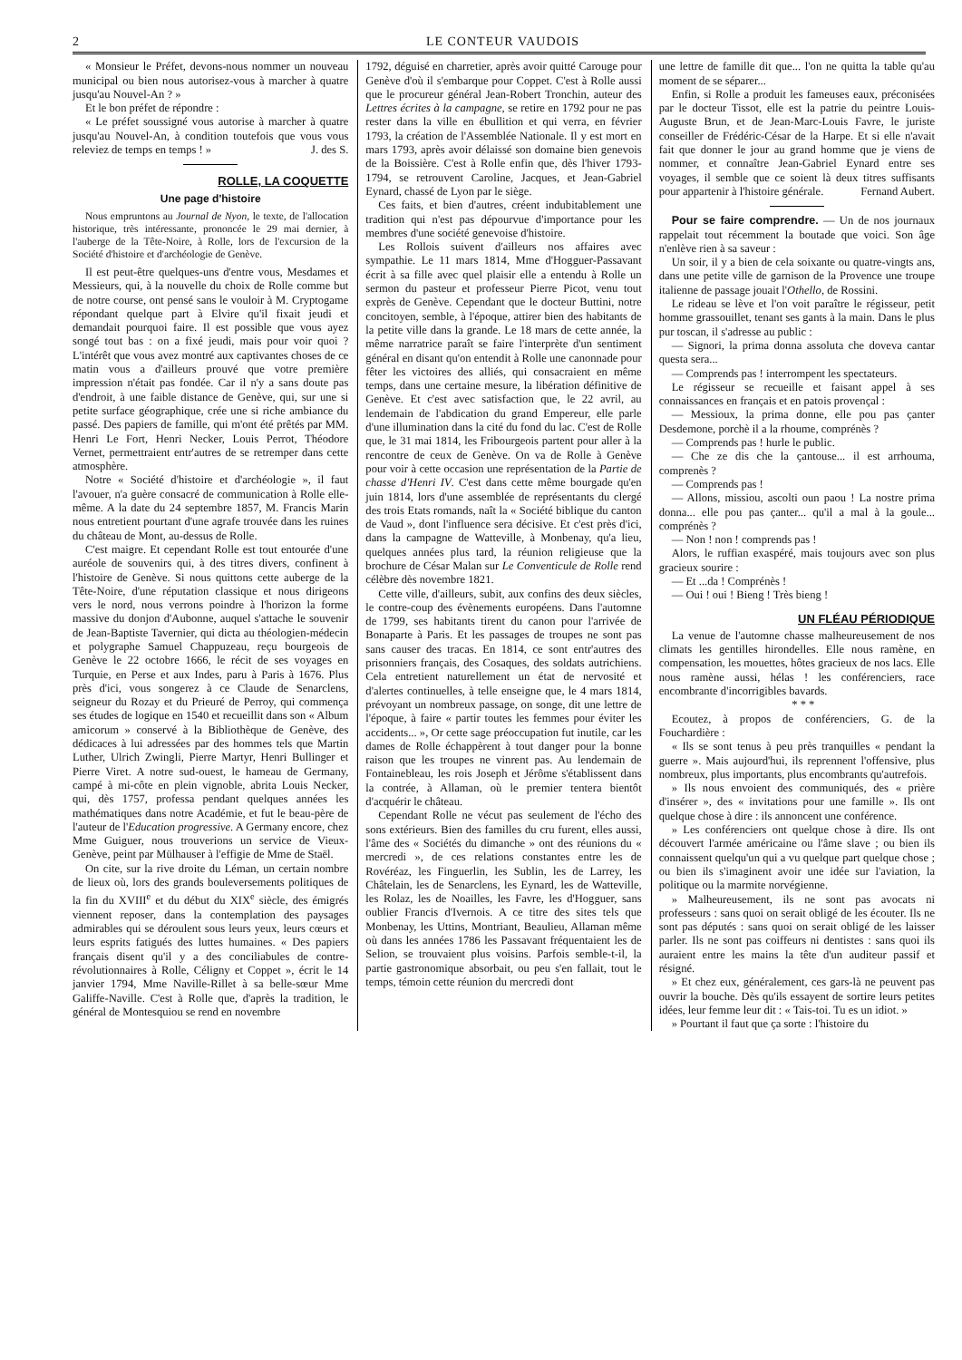2 LE CONTEUR VAUDOIS
« Monsieur le Préfet, devons-nous nommer un nouveau municipal ou bien nous autorisez-vous à marcher à quatre jusqu'au Nouvel-An ? »
Et le bon préfet de répondre :
« Le préfet soussigné vous autorise à marcher à quatre jusqu'au Nouvel-An, à condition toutefois que vous vous releviez de temps en temps ! » J. des S.
ROLLE, LA COQUETTE
Une page d'histoire
Nous empruntons au Journal de Nyon, le texte, de l'allocation historique, très intéressante, prononcée le 29 mai dernier, à l'auberge de la Tête-Noire, à Rolle, lors de l'excursion de la Société d'histoire et d'archéologie de Genève.
Il est peut-être quelques-uns d'entre vous, Mesdames et Messieurs, qui, à la nouvelle du choix de Rolle comme but de notre course, ont pensé sans le vouloir à M. Cryptogame répondant quelque part à Elvire qu'il fixait jeudi et demandait pourquoi faire. Il est possible que vous ayez songé tout bas : on a fixé jeudi, mais pour voir quoi ? L'intérêt que vous avez montré aux captivantes choses de ce matin vous a d'ailleurs prouvé que votre première impression n'était pas fondée. Car il n'y a sans doute pas d'endroit, à une faible distance de Genève, qui, sur une si petite surface géographique, crée une si riche ambiance du passé. Des papiers de famille, qui m'ont été prêtés par MM. Henri Le Fort, Henri Necker, Louis Perrot, Théodore Vernet, permettraient entr'autres de se retremper dans cette atmosphère.
Notre « Société d'histoire et d'archéologie », il faut l'avouer, n'a guère consacré de communication à Rolle elle-même. A la date du 24 septembre 1857, M. Francis Marin nous entretient pourtant d'une agrafe trouvée dans les ruines du château de Mont, au-dessus de Rolle.
C'est maigre. Et cependant Rolle est tout entourée d'une auréole de souvenirs qui, à des titres divers, confinent à l'histoire de Genève. Si nous quittons cette auberge de la Tête-Noire, d'une réputation classique et nous dirigeons vers le nord, nous verrons poindre à l'horizon la forme massive du donjon d'Aubonne, auquel s'attache le souvenir de Jean-Baptiste Tavernier, qui dicta au théologien-médecin et polygraphe Samuel Chappuzeau, reçu bourgeois de Genève le 22 octobre 1666, le récit de ses voyages en Turquie, en Perse et aux Indes, paru à Paris à 1676. Plus près d'ici, vous songerez à ce Claude de Senarclens, seigneur du Rozay et du Prieuré de Perroy, qui commença ses études de logique en 1540 et recueillit dans son « Album amicorum » conservé à la Bibliothèque de Genève, des dédicaces à lui adressées par des hommes tels que Martin Luther, Ulrich Zwingli, Pierre Martyr, Henri Bullinger et Pierre Viret. A notre sud-ouest, le hameau de Germany, campé à mi-côte en plein vignoble, abrita Louis Necker, qui, dès 1757, professa pendant quelques années les mathématiques dans notre Académie, et fut le beau-père de l'auteur de l'Education progressive. A Germany encore, chez Mme Guiguer, nous trouverions un service de Vieux-Genève, peint par Mülhauser à l'effigie de Mme de Staël.
On cite, sur la rive droite du Léman, un certain nombre de lieux où, lors des grands bouleversements politiques de la fin du XVIII<sup>e</sup> et du début du XIX<sup>e</sup> siècle, des émigrés viennent reposer, dans la contemplation des paysages admirables qui se déroulent sous leurs yeux, leurs cœurs et leurs esprits fatigués des luttes humaines. « Des papiers français disent qu'il y a des conciliabules de contre-révolutionnaires à Rolle, Céligny et Coppet », écrit le 14 janvier 1794, Mme Naville-Rillet à sa belle-sœur Mme Galiffe-Naville. C'est à Rolle que, d'après la tradition, le général de Montesquiou se rend en novembre
1792, déguisé en charretier, après avoir quitté Carouge pour Genève d'où il s'embarque pour Coppet. C'est à Rolle aussi que le procureur général Jean-Robert Tronchin, auteur des Lettres écrites à la campagne, se retire en 1792 pour ne pas rester dans la ville en ébullition et qui verra, en février 1793, la création de l'Assemblée Nationale. Il y est mort en mars 1793, après avoir délaissé son domaine bien genevois de la Boissière. C'est à Rolle enfin que, dès l'hiver 1793-1794, se retrouvent Caroline, Jacques, et Jean-Gabriel Eynard, chassé de Lyon par le siège.
Ces faits, et bien d'autres, créent indubitablement une tradition qui n'est pas dépourvue d'importance pour les membres d'une société genevoise d'histoire.
Les Rollois suivent d'ailleurs nos affaires avec sympathie. Le 11 mars 1814, Mme d'Hogguer-Passavant écrit à sa fille avec quel plaisir elle a entendu à Rolle un sermon du pasteur et professeur Pierre Picot, venu tout exprès de Genève. Cependant que le docteur Buttini, notre concitoyen, semble, à l'époque, attirer bien des habitants de la petite ville dans la grande. Le 18 mars de cette année, la même narratrice paraît se faire l'interprète d'un sentiment général en disant qu'on entendit à Rolle une canonnade pour fêter les victoires des alliés, qui consacraient en même temps, dans une certaine mesure, la libération définitive de Genève. Et c'est avec satisfaction que, le 22 avril, au lendemain de l'abdication du grand Empereur, elle parle d'une illumination dans la cité du fond du lac. C'est de Rolle que, le 31 mai 1814, les Fribourgeois partent pour aller à la rencontre de ceux de Genève. On va de Rolle à Genève pour voir à cette occasion une représentation de la Partie de chasse d'Henri IV. C'est dans cette même bourgade qu'en juin 1814, lors d'une assemblée de représentants du clergé des trois Etats romands, naît la « Société biblique du canton de Vaud », dont l'influence sera décisive. Et c'est près d'ici, dans la campagne de Watteville, à Monbenay, qu'a lieu, quelques années plus tard, la réunion religieuse que la brochure de César Malan sur Le Conventicule de Rolle rend célèbre dès novembre 1821.
Cette ville, d'ailleurs, subit, aux confins des deux siècles, le contre-coup des évènements européens. Dans l'automne de 1799, ses habitants tirent du canon pour l'arrivée de Bonaparte à Paris. Et les passages de troupes ne sont pas sans causer des tracas. En 1814, ce sont entr'autres des prisonniers français, des Cosaques, des soldats autrichiens. Cela entretient naturellement un état de nervosité et d'alertes continuelles, à telle enseigne que, le 4 mars 1814, prévoyant un nombreux passage, on songe, dit une lettre de l'époque, à faire « partir toutes les femmes pour éviter les accidents... », Or cette sage préoccupation fut inutile, car les dames de Rolle échappèrent à tout danger pour la bonne raison que les troupes ne vinrent pas. Au lendemain de Fontainebleau, les rois Joseph et Jérôme s'établissent dans la contrée, à Allaman, où le premier tentera bientôt d'acquérir le château.
Cependant Rolle ne vécut pas seulement de l'écho des sons extérieurs. Bien des familles du cru furent, elles aussi, l'âme des « Sociétés du dimanche » ont des réunions du « mercredi », de ces relations constantes entre les de Rovéréaz, les Finguerlin, les Sublin, les de Larrey, les Châtelain, les de Senarclens, les Eynard, les de Watteville, les Rolaz, les de Noailles, les Favre, les d'Hogguer, sans oublier Francis d'Ivernois. A ce titre des sites tels que Monbenay, les Uttins, Montriant, Beaulieu, Allaman même où dans les années 1786 les Passavant fréquentaient les de Selion, se trouvaient plus voisins. Parfois semble-t-il, la partie gastronomique absorbait, ou peu s'en fallait, tout le temps, témoin cette réunion du mercredi dont
une lettre de famille dit que... l'on ne quitta la table qu'au moment de se séparer...
Enfin, si Rolle a produit les fameuses eaux, préconisées par le docteur Tissot, elle est la patrie du peintre Louis-Auguste Brun, et de Jean-Marc-Louis Favre, le juriste conseiller de Frédéric-César de la Harpe. Et si elle n'avait fait que donner le jour au grand homme que je viens de nommer, et connaître Jean-Gabriel Eynard entre ses voyages, il semble que ce soient là deux titres suffisants pour appartenir à l'histoire générale. Fernand Aubert.
Pour se faire comprendre. — Un de nos journaux rappelait tout récemment la boutade que voici. Son âge n'enlève rien à sa saveur :
Un soir, il y a bien de cela soixante ou quatre-vingts ans, dans une petite ville de garnison de la Provence une troupe italienne de passage jouait l'Othello, de Rossini.
Le rideau se lève et l'on voit paraître le régisseur, petit homme grassouillet, tenant ses gants à la main. Dans le plus pur toscan, il s'adresse au public :
— Signori, la prima donna assoluta che doveva cantar questa sera...
— Comprends pas ! interrompent les spectateurs.
Le régisseur se recueille et faisant appel à ses connaissances en français et en patois provençal :
— Messioux, la prima donne, elle pou pas çanter Desdemone, porchè il a la rhoume, comprénès ?
— Comprends pas ! hurle le public.
— Che ze dis che la çantouse... il est arrhouma, comprenès ?
— Comprends pas !
— Allons, missiou, ascolti oun paou ! La nostre prima donna... elle pou pas çanter... qu'il a mal à la goule... comprénès ?
— Non ! non ! comprends pas !
Alors, le ruffian exaspéré, mais toujours avec son plus gracieux sourire :
— Et ...da ! Comprénès !
— Oui ! oui ! Bieng ! Très bieng !
UN FLÉAU PÉRIODIQUE
La venue de l'automne chasse malheureusement de nos climats les gentilles hirondelles. Elle nous ramène, en compensation, les mouettes, hôtes gracieux de nos lacs. Elle nous ramène aussi, hélas ! les conférenciers, race encombrante d'incorrigibles bavards.
* * *
Ecoutez, à propos de conférenciers, G. de la Fouchardière :
« Ils se sont tenus à peu près tranquilles « pendant la guerre ». Mais aujourd'hui, ils reprennent l'offensive, plus nombreux, plus importants, plus encombrants qu'autrefois.
» Ils nous envoient des communiqués, des « prière d'insérer », des « invitations pour une famille ». Ils ont quelque chose à dire : ils annoncent une conférence.
» Les conférenciers ont quelque chose à dire. Ils ont découvert l'armée américaine ou l'âme slave ; ou bien ils connaissent quelqu'un qui a vu quelque part quelque chose ; ou bien ils s'imaginent avoir une idée sur l'aviation, la politique ou la marmite norvégienne.
» Malheureusement, ils ne sont pas avocats ni professeurs : sans quoi on serait obligé de les écouter. Ils ne sont pas députés : sans quoi on serait obligé de les laisser parler. Ils ne sont pas coiffeurs ni dentistes : sans quoi ils auraient entre les mains la tête d'un auditeur passif et résigné.
» Et chez eux, généralement, ces gars-là ne peuvent pas ouvrir la bouche. Dès qu'ils essayent de sortire leurs petites idées, leur femme leur dit : « Tais-toi. Tu es un idiot. »
» Pourtant il faut que ça sorte : l'histoire du